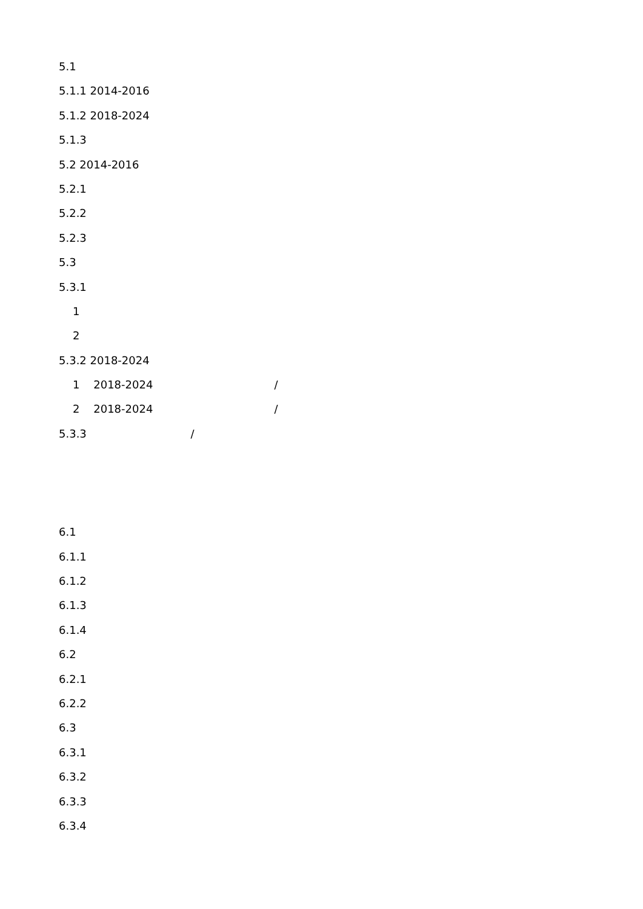5.1
5.1.1 2014-2016
5.1.2 2018-2024
5.1.3
5.2 2014-2016
5.2.1
5.2.2
5.2.3
5.3
5.3.1
1
2
5.3.2 2018-2024
1 2018-2024 /
2 2018-2024 /
5.3.3 /
6.1
6.1.1
6.1.2
6.1.3
6.1.4
6.2
6.2.1
6.2.2
6.3
6.3.1
6.3.2
6.3.3
6.3.4